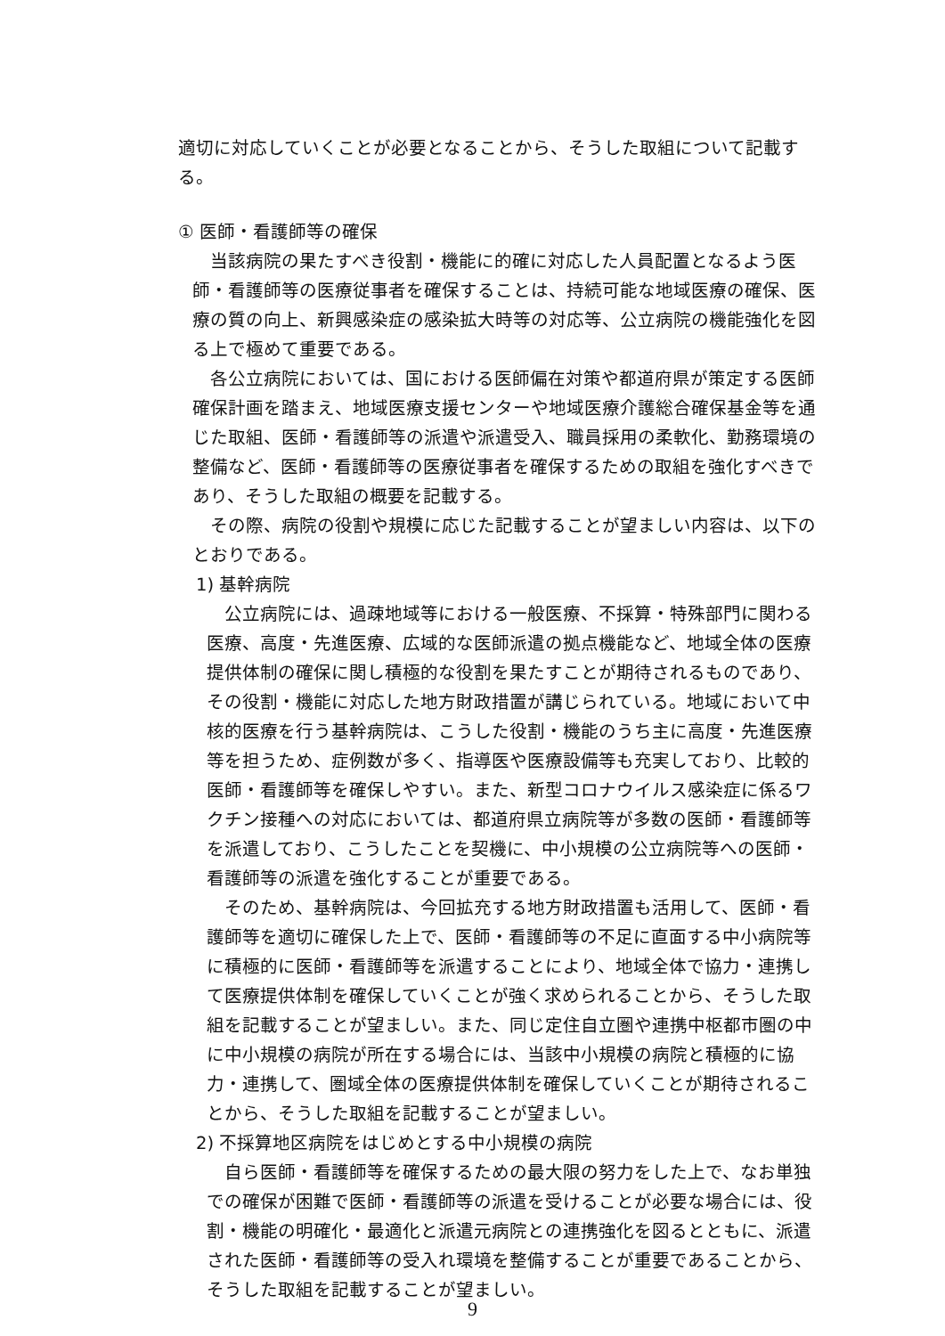適切に対応していくことが必要となることから、そうした取組について記載する。
① 医師・看護師等の確保
当該病院の果たすべき役割・機能に的確に対応した人員配置となるよう医師・看護師等の医療従事者を確保することは、持続可能な地域医療の確保、医療の質の向上、新興感染症の感染拡大時等の対応等、公立病院の機能強化を図る上で極めて重要である。
各公立病院においては、国における医師偏在対策や都道府県が策定する医師確保計画を踏まえ、地域医療支援センターや地域医療介護総合確保基金等を通じた取組、医師・看護師等の派遣や派遣受入、職員採用の柔軟化、勤務環境の整備など、医師・看護師等の医療従事者を確保するための取組を強化すべきであり、そうした取組の概要を記載する。
その際、病院の役割や規模に応じた記載することが望ましい内容は、以下のとおりである。
1) 基幹病院
公立病院には、過疎地域等における一般医療、不採算・特殊部門に関わる医療、高度・先進医療、広域的な医師派遣の拠点機能など、地域全体の医療提供体制の確保に関し積極的な役割を果たすことが期待されるものであり、その役割・機能に対応した地方財政措置が講じられている。地域において中核的医療を行う基幹病院は、こうした役割・機能のうち主に高度・先進医療等を担うため、症例数が多く、指導医や医療設備等も充実しており、比較的医師・看護師等を確保しやすい。また、新型コロナウイルス感染症に係るワクチン接種への対応においては、都道府県立病院等が多数の医師・看護師等を派遣しており、こうしたことを契機に、中小規模の公立病院等への医師・看護師等の派遣を強化することが重要である。
そのため、基幹病院は、今回拡充する地方財政措置も活用して、医師・看護師等を適切に確保した上で、医師・看護師等の不足に直面する中小病院等に積極的に医師・看護師等を派遣することにより、地域全体で協力・連携して医療提供体制を確保していくことが強く求められることから、そうした取組を記載することが望ましい。また、同じ定住自立圏や連携中枢都市圏の中に中小規模の病院が所在する場合には、当該中小規模の病院と積極的に協力・連携して、圏域全体の医療提供体制を確保していくことが期待されることから、そうした取組を記載することが望ましい。
2) 不採算地区病院をはじめとする中小規模の病院
自ら医師・看護師等を確保するための最大限の努力をした上で、なお単独での確保が困難で医師・看護師等の派遣を受けることが必要な場合には、役割・機能の明確化・最適化と派遣元病院との連携強化を図るとともに、派遣された医師・看護師等の受入れ環境を整備することが重要であることから、そうした取組を記載することが望ましい。
9